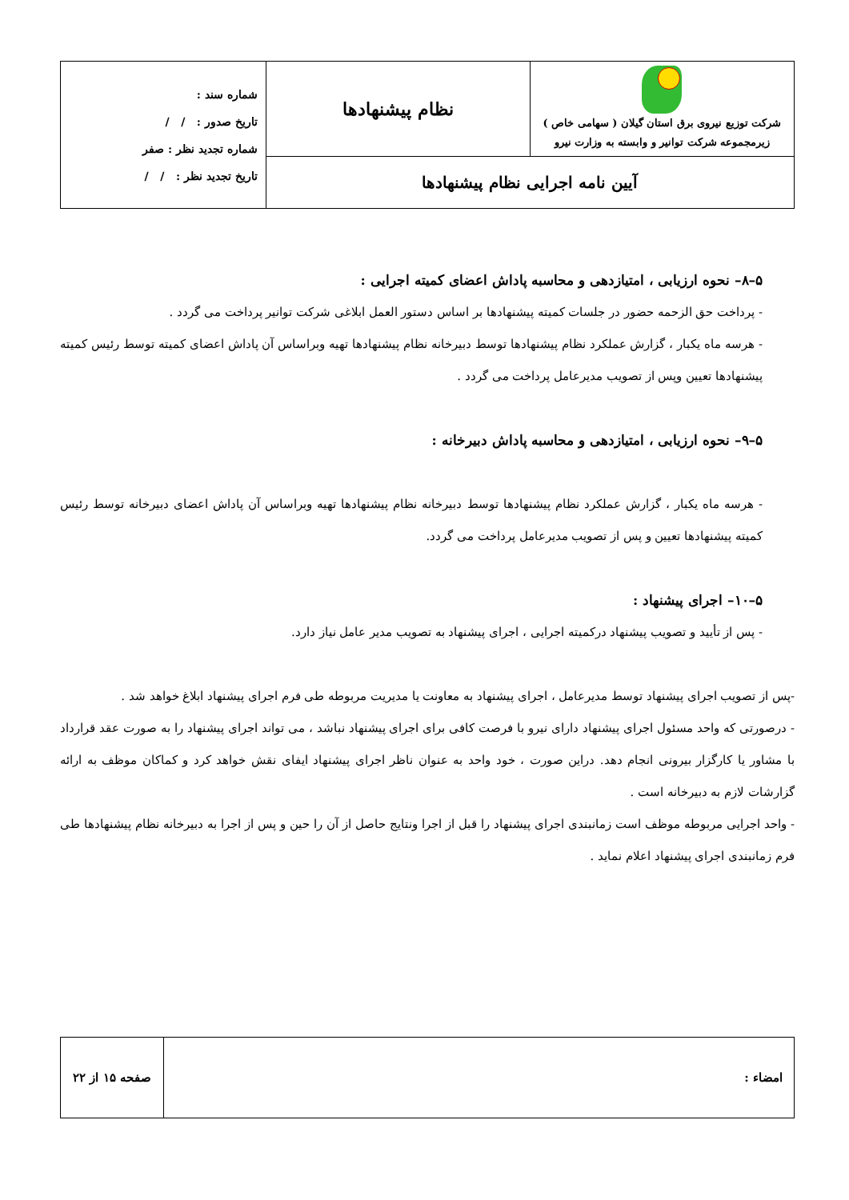| شرکت توزیع نیروی برق استان گیلان ( سهامی خاص ) زیرمجموعه شرکت توانیر و وابسته به وزارت نیرو | نظام پیشنهادها | شماره سند : تاریخ صدور : / / شماره تجدید نظر : صفر تاریخ تجدید نظر : / / |
| آیین نامه اجرایی نظام پیشنهادها | | |
۵–۸– نحوه ارزیابی ، امتیازدهی و محاسبه پاداش اعضای کمیته اجرایی :
- پرداخت حق الزحمه حضور در جلسات کمیته پیشنهادها بر اساس دستور العمل ابلاغی شرکت توانیر پرداخت می گردد .
- هرسه ماه یکبار ، گزارش عملکرد نظام پیشنهادها توسط دبیرخانه نظام پیشنهادها تهیه وبراساس آن پاداش اعضای کمیته توسط رئیس کمیته پیشنهادها تعیین وپس از تصویب مدیرعامل پرداخت می گردد .
۵–۹– نحوه ارزیابی ، امتیازدهی و محاسبه پاداش دبیرخانه :
- هرسه ماه یکبار ، گزارش عملکرد نظام پیشنهادها توسط دبیرخانه نظام پیشنهادها تهیه وبراساس آن پاداش اعضای دبیرخانه توسط رئیس کمیته پیشنهادها تعیین و پس از تصویب مدیرعامل پرداخت می گردد.
۵–۱۰– اجرای پیشنهاد :
- پس از تأیید و تصویب پیشنهاد درکمیته اجرایی ، اجرای پیشنهاد به تصویب مدیر عامل نیاز دارد.
-پس از تصویب اجرای پیشنهاد توسط مدیرعامل ، اجرای پیشنهاد به معاونت یا مدیریت مربوطه طی فرم اجرای پیشنهاد ابلاغ خواهد شد .
- درصورتی که واحد مسئول اجرای پیشنهاد دارای نیرو با فرصت کافی برای اجرای پیشنهاد نباشد ، می تواند اجرای پیشنهاد را به صورت عقد قرارداد با مشاور یا کارگزار بیرونی انجام دهد. دراین صورت ، خود واحد به عنوان ناظر اجرای پیشنهاد ایفای نقش خواهد کرد و کماکان موظف به ارائه گزارشات لازم به دبیرخانه است .
- واحد اجرایی مربوطه موظف است زمانبندی اجرای پیشنهاد را قبل از اجرا ونتایج حاصل از آن را حین و پس از اجرا به دبیرخانه نظام پیشنهادها طی فرم زمانبندی اجرای پیشنهاد اعلام نماید .
| امضاء : | صفحه ۱۵ از ۲۲ |